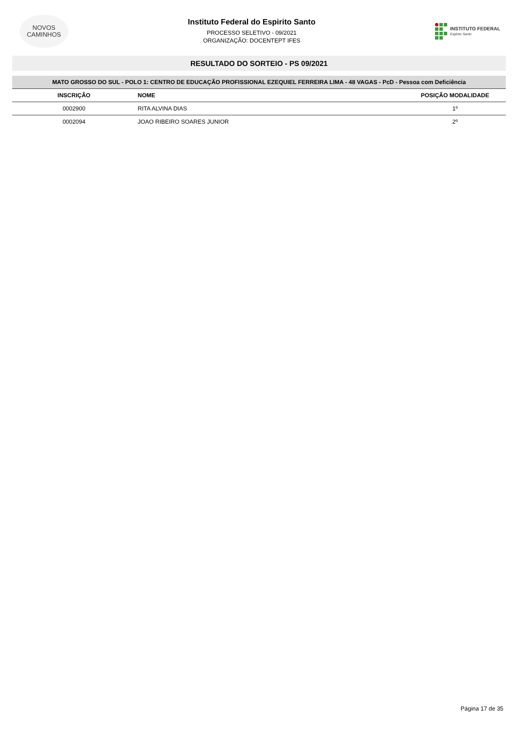NOVOS
CAMINHOS
Instituto Federal do Espirito Santo
PROCESSO SELETIVO - 09/2021
ORGANIZAÇÃO: DOCENTEPT IFES
INSTITUTO FEDERAL
Espírito Santo
RESULTADO DO SORTEIO - PS 09/2021
| MATO GROSSO DO SUL - POLO 1: CENTRO DE EDUCAÇÃO PROFISSIONAL EZEQUIEL FERREIRA LIMA - 48 VAGAS - PcD - Pessoa com Deficiência | | |
| --- | --- | --- |
| INSCRIÇÃO | NOME | POSIÇÃO MODALIDADE |
| 0002900 | RITA ALVINA DIAS | 1º |
| 0002094 | JOAO RIBEIRO SOARES JUNIOR | 2º |
Página 17 de 35